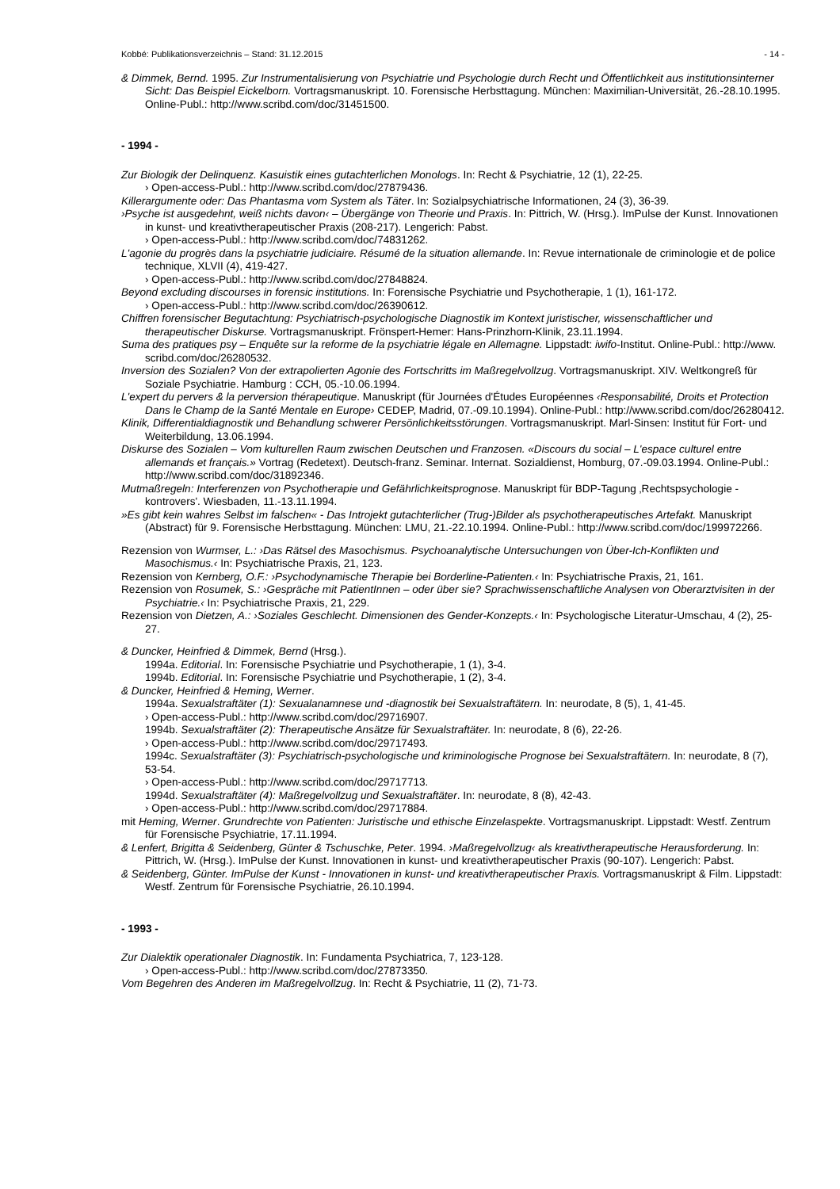Kobbé: Publikationsverzeichnis – Stand: 31.12.2015 - 14 -
& Dimmek, Bernd. 1995. Zur Instrumentalisierung von Psychiatrie und Psychologie durch Recht und Öffentlichkeit aus institutionsinterner Sicht: Das Beispiel Eickelborn. Vortragsmanuskript. 10. Forensische Herbsttagung. München: Maximilian-Universität, 26.-28.10.1995. Online-Publ.: http://www.scribd.com/doc/31451500.
- 1994 -
Zur Biologik der Delinquenz. Kasuistik eines gutachterlichen Monologs. In: Recht & Psychiatrie, 12 (1), 22-25.
› Open-access-Publ.: http://www.scribd.com/doc/27879436.
Killerargumente oder: Das Phantasma vom System als Täter. In: Sozialpsychiatrische Informationen, 24 (3), 36-39.
›Psyche ist ausgedehnt, weiß nichts davon‹ – Übergänge von Theorie und Praxis. In: Pittrich, W. (Hrsg.). ImPulse der Kunst. Innovationen in kunst- und kreativtherapeutischer Praxis (208-217). Lengerich: Pabst.
› Open-access-Publ.: http://www.scribd.com/doc/74831262.
L'agonie du progrès dans la psychiatrie judiciaire. Résumé de la situation allemande. In: Revue internationale de criminologie et de police technique, XLVII (4), 419-427.
› Open-access-Publ.: http://www.scribd.com/doc/27848824.
Beyond excluding discourses in forensic institutions. In: Forensische Psychiatrie und Psychotherapie, 1 (1), 161-172.
› Open-access-Publ.: http://www.scribd.com/doc/26390612.
Chiffren forensischer Begutachtung: Psychiatrisch-psychologische Diagnostik im Kontext juristischer, wissenschaftlicher und therapeutischer Diskurse. Vortragsmanuskript. Frönspert-Hemer: Hans-Prinzhorn-Klinik, 23.11.1994.
Suma des pratiques psy – Enquête sur la reforme de la psychiatrie légale en Allemagne. Lippstadt: iwifo-Institut. Online-Publ.: http://www. scribd.com/doc/26280532.
Inversion des Sozialen? Von der extrapolierten Agonie des Fortschritts im Maßregelvollzug. Vortragsmanuskript. XIV. Weltkongreß für Soziale Psychiatrie. Hamburg : CCH, 05.-10.06.1994.
L'expert du pervers & la perversion thérapeutique. Manuskript (für Journées d'Études Européennes ‹Responsabilité, Droits et Protection Dans le Champ de la Santé Mentale en Europe› CEDEP, Madrid, 07.-09.10.1994). Online-Publ.: http://www.scribd.com/doc/26280412.
Klinik, Differentialdiagnostik und Behandlung schwerer Persönlichkeitsstörungen. Vortragsmanuskript. Marl-Sinsen: Institut für Fort- und Weiterbildung, 13.06.1994.
Diskurse des Sozialen – Vom kulturellen Raum zwischen Deutschen und Franzosen. «Discours du social – L'espace culturel entre allemands et français.» Vortrag (Redetext). Deutsch-franz. Seminar. Internat. Sozialdienst, Homburg, 07.-09.03.1994. Online-Publ.: http://www.scribd.com/doc/31892346.
Mutmaßregeln: Interferenzen von Psychotherapie und Gefährlichkeitsprognose. Manuskript für BDP-Tagung ‚Rechtspsychologie - kontrovers'. Wiesbaden, 11.-13.11.1994.
»Es gibt kein wahres Selbst im falschen« - Das Introjekt gutachterlicher (Trug-)Bilder als psychotherapeutisches Artefakt. Manuskript (Abstract) für 9. Forensische Herbsttagung. München: LMU, 21.-22.10.1994. Online-Publ.: http://www.scribd.com/doc/199972266.
Rezension von Wurmser, L.: ›Das Rätsel des Masochismus. Psychoanalytische Untersuchungen von Über-Ich-Konflikten und Masochismus.‹ In: Psychiatrische Praxis, 21, 123.
Rezension von Kernberg, O.F.: ›Psychodynamische Therapie bei Borderline-Patienten.‹ In: Psychiatrische Praxis, 21, 161.
Rezension von Rosumek, S.: ›Gespräche mit PatientInnen – oder über sie? Sprachwissenschaftliche Analysen von Oberarztvisiten in der Psychiatrie.‹ In: Psychiatrische Praxis, 21, 229.
Rezension von Dietzen, A.: ›Soziales Geschlecht. Dimensionen des Gender-Konzepts.‹ In: Psychologische Literatur-Umschau, 4 (2), 25-27.
& Duncker, Heinfried & Dimmek, Bernd (Hrsg.).
1994a. Editorial. In: Forensische Psychiatrie und Psychotherapie, 1 (1), 3-4.
1994b. Editorial. In: Forensische Psychiatrie und Psychotherapie, 1 (2), 3-4.
& Duncker, Heinfried & Heming, Werner.
1994a. Sexualstraftäter (1): Sexualanamnese und -diagnostik bei Sexualstraftätern. In: neurodate, 8 (5), 1, 41-45.
› Open-access-Publ.: http://www.scribd.com/doc/29716907.
1994b. Sexualstraftäter (2): Therapeutische Ansätze für Sexualstraftäter. In: neurodate, 8 (6), 22-26.
› Open-access-Publ.: http://www.scribd.com/doc/29717493.
1994c. Sexualstraftäter (3): Psychiatrisch-psychologische und kriminologische Prognose bei Sexualstraftätern. In: neurodate, 8 (7), 53-54.
› Open-access-Publ.: http://www.scribd.com/doc/29717713.
1994d. Sexualstraftäter (4): Maßregelvollzug und Sexualstraftäter. In: neurodate, 8 (8), 42-43.
› Open-access-Publ.: http://www.scribd.com/doc/29717884.
mit Heming, Werner. Grundrechte von Patienten: Juristische und ethische Einzelaspekte. Vortragsmanuskript. Lippstadt: Westf. Zentrum für Forensische Psychiatrie, 17.11.1994.
& Lenfert, Brigitta & Seidenberg, Günter & Tschuschke, Peter. 1994. ›Maßregelvollzug‹ als kreativtherapeutische Herausforderung. In: Pittrich, W. (Hrsg.). ImPulse der Kunst. Innovationen in kunst- und kreativtherapeutischer Praxis (90-107). Lengerich: Pabst.
& Seidenberg, Günter. ImPulse der Kunst - Innovationen in kunst- und kreativtherapeutischer Praxis. Vortragsmanuskript & Film. Lippstadt: Westf. Zentrum für Forensische Psychiatrie, 26.10.1994.
- 1993 -
Zur Dialektik operationaler Diagnostik. In: Fundamenta Psychiatrica, 7, 123-128.
› Open-access-Publ.: http://www.scribd.com/doc/27873350.
Vom Begehren des Anderen im Maßregelvollzug. In: Recht & Psychiatrie, 11 (2), 71-73.